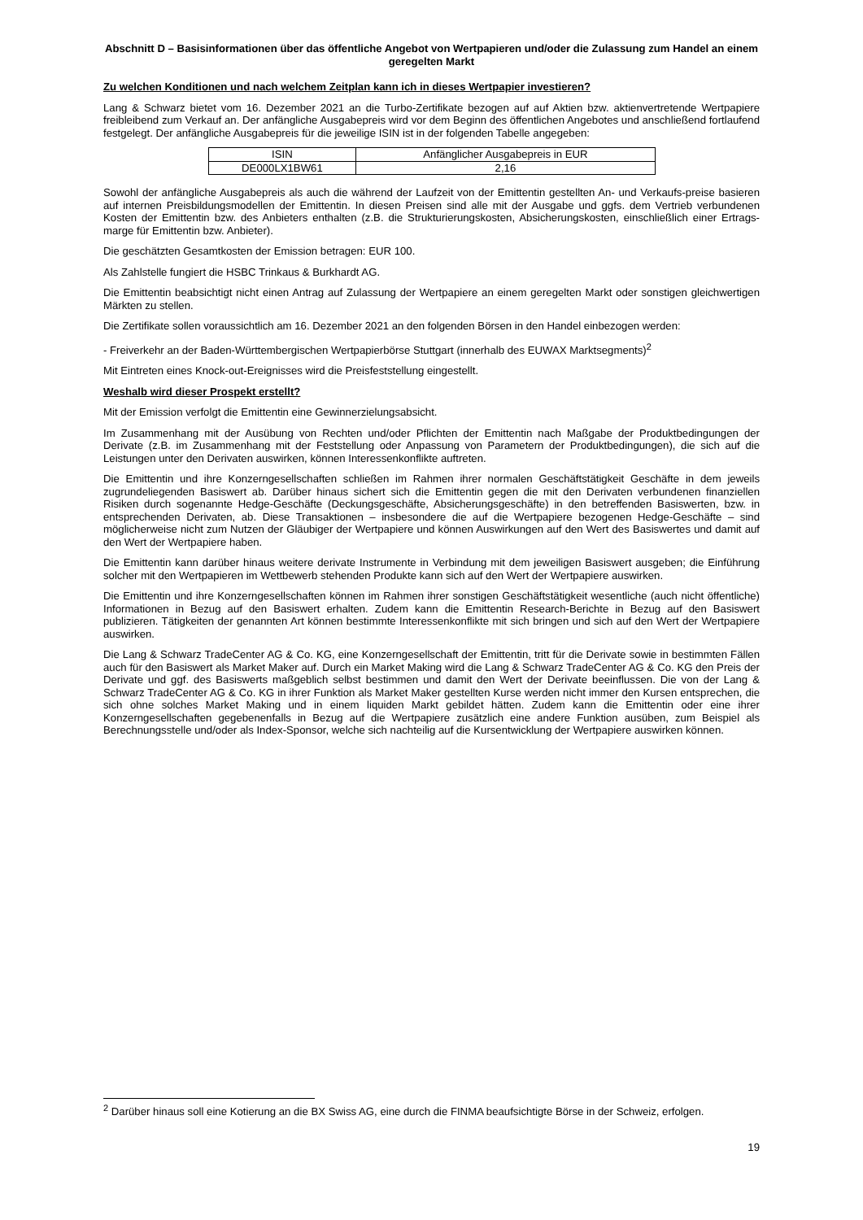Abschnitt D – Basisinformationen über das öffentliche Angebot von Wertpapieren und/oder die Zulassung zum Handel an einem geregelten Markt
Zu welchen Konditionen und nach welchem Zeitplan kann ich in dieses Wertpapier investieren?
Lang & Schwarz bietet vom 16. Dezember 2021 an die Turbo-Zertifikate bezogen auf auf Aktien bzw. aktienvertretende Wertpapiere freibleibend zum Verkauf an. Der anfängliche Ausgabepreis wird vor dem Beginn des öffentlichen Angebotes und anschließend fortlaufend festgelegt. Der anfängliche Ausgabepreis für die jeweilige ISIN ist in der folgenden Tabelle angegeben:
| ISIN | Anfänglicher Ausgabepreis in EUR |
| DE000LX1BW61 | 2,16 |
Sowohl der anfängliche Ausgabepreis als auch die während der Laufzeit von der Emittentin gestellten An- und Verkaufs-preise basieren auf internen Preisbildungsmodellen der Emittentin. In diesen Preisen sind alle mit der Ausgabe und ggfs. dem Vertrieb verbundenen Kosten der Emittentin bzw. des Anbieters enthalten (z.B. die Strukturierungskosten, Absicherungskosten, einschließlich einer Ertrags-marge für Emittentin bzw. Anbieter).
Die geschätzten Gesamtkosten der Emission betragen: EUR 100.
Als Zahlstelle fungiert die HSBC Trinkaus & Burkhardt AG.
Die Emittentin beabsichtigt nicht einen Antrag auf Zulassung der Wertpapiere an einem geregelten Markt oder sonstigen gleichwertigen Märkten zu stellen.
Die Zertifikate sollen voraussichtlich am 16. Dezember 2021 an den folgenden Börsen in den Handel einbezogen werden:
- Freiverkehr an der Baden-Württembergischen Wertpapierbörse Stuttgart (innerhalb des EUWAX Marktsegments)<sup>2</sup>
Mit Eintreten eines Knock-out-Ereignisses wird die Preisfeststellung eingestellt.
Weshalb wird dieser Prospekt erstellt?
Mit der Emission verfolgt die Emittentin eine Gewinnerzielungsabsicht.
Im Zusammenhang mit der Ausübung von Rechten und/oder Pflichten der Emittentin nach Maßgabe der Produktbedingungen der Derivate (z.B. im Zusammenhang mit der Feststellung oder Anpassung von Parametern der Produktbedingungen), die sich auf die Leistungen unter den Derivaten auswirken, können Interessenkonflikte auftreten.
Die Emittentin und ihre Konzerngesellschaften schließen im Rahmen ihrer normalen Geschäftstätigkeit Geschäfte in dem jeweils zugrundeliegenden Basiswert ab. Darüber hinaus sichert sich die Emittentin gegen die mit den Derivaten verbundenen finanziellen Risiken durch sogenannte Hedge-Geschäfte (Deckungsgeschäfte, Absicherungsgeschäfte) in den betreffenden Basiswerten, bzw. in entsprechenden Derivaten, ab. Diese Transaktionen – insbesondere die auf die Wertpapiere bezogenen Hedge-Geschäfte – sind möglicherweise nicht zum Nutzen der Gläubiger der Wertpapiere und können Auswirkungen auf den Wert des Basiswertes und damit auf den Wert der Wertpapiere haben.
Die Emittentin kann darüber hinaus weitere derivate Instrumente in Verbindung mit dem jeweiligen Basiswert ausgeben; die Einführung solcher mit den Wertpapieren im Wettbewerb stehenden Produkte kann sich auf den Wert der Wertpapiere auswirken.
Die Emittentin und ihre Konzerngesellschaften können im Rahmen ihrer sonstigen Geschäftstätigkeit wesentliche (auch nicht öffentliche) Informationen in Bezug auf den Basiswert erhalten. Zudem kann die Emittentin Research-Berichte in Bezug auf den Basiswert publizieren. Tätigkeiten der genannten Art können bestimmte Interessenkonflikte mit sich bringen und sich auf den Wert der Wertpapiere auswirken.
Die Lang & Schwarz TradeCenter AG & Co. KG, eine Konzerngesellschaft der Emittentin, tritt für die Derivate sowie in bestimmten Fällen auch für den Basiswert als Market Maker auf. Durch ein Market Making wird die Lang & Schwarz TradeCenter AG & Co. KG den Preis der Derivate und ggf. des Basiswerts maßgeblich selbst bestimmen und damit den Wert der Derivate beeinflussen. Die von der Lang & Schwarz TradeCenter AG & Co. KG in ihrer Funktion als Market Maker gestellten Kurse werden nicht immer den Kursen entsprechen, die sich ohne solches Market Making und in einem liquiden Markt gebildet hätten. Zudem kann die Emittentin oder eine ihrer Konzerngesellschaften gegebenenfalls in Bezug auf die Wertpapiere zusätzlich eine andere Funktion ausüben, zum Beispiel als Berechnungsstelle und/oder als Index-Sponsor, welche sich nachteilig auf die Kursentwicklung der Wertpapiere auswirken können.
<sup>2</sup> Darüber hinaus soll eine Kotierung an die BX Swiss AG, eine durch die FINMA beaufsichtigte Börse in der Schweiz, erfolgen.
19